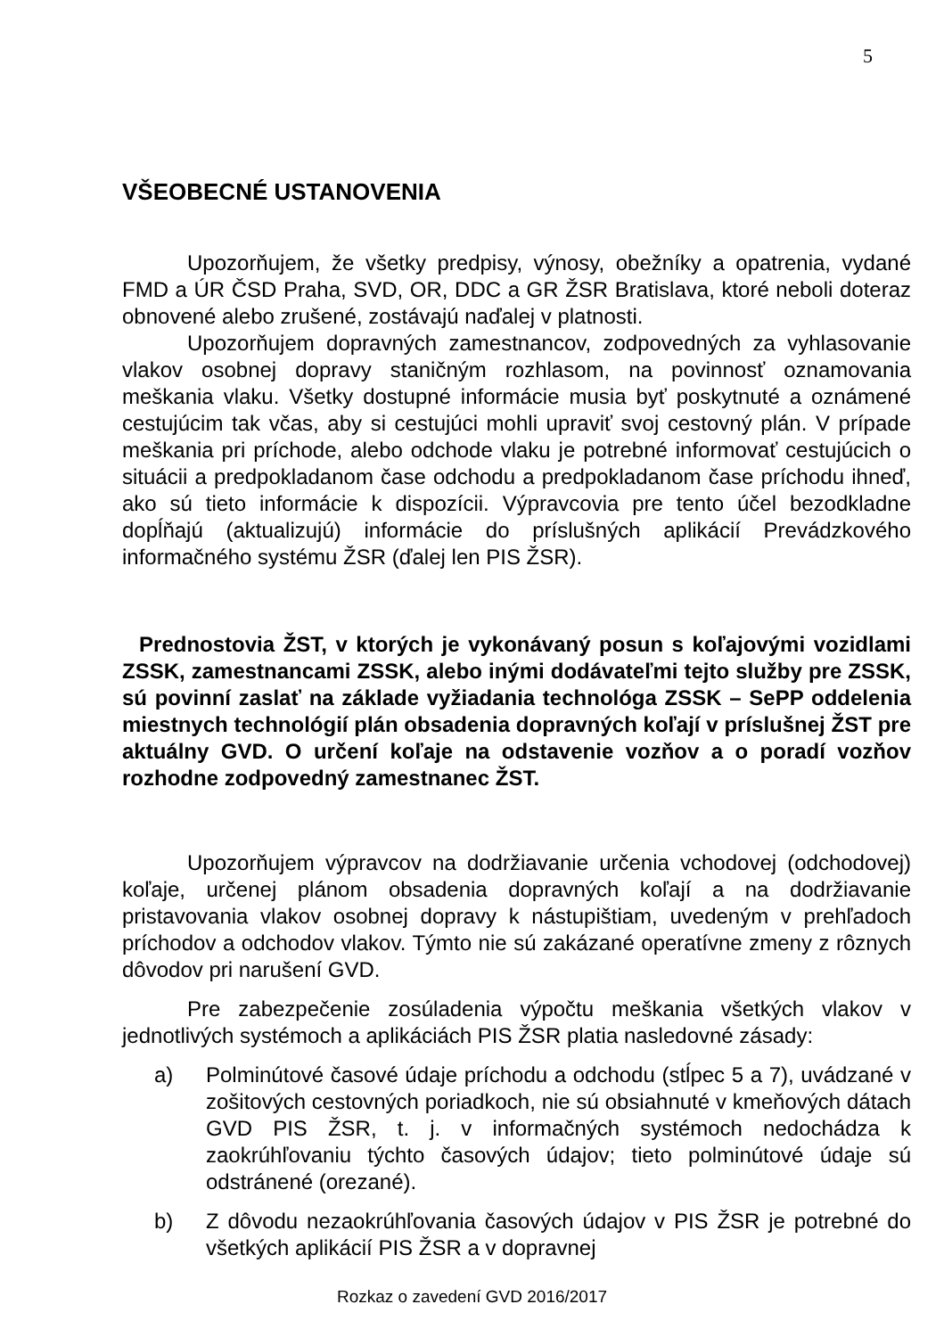5
VŠEOBECNÉ USTANOVENIA
Upozorňujem, že všetky predpisy, výnosy, obežníky a opatrenia, vydané FMD a ÚR ČSD Praha, SVD, OR, DDC a GR ŽSR Bratislava, ktoré neboli doteraz obnovené alebo zrušené, zostávajú naďalej v platnosti.
Upozorňujem dopravných zamestnancov, zodpovedných za vyhlasovanie vlakov osobnej dopravy staničným rozhlasom, na povinnosť oznamovania meškania vlaku. Všetky dostupné informácie musia byť poskytnuté a oznámené cestujúcim tak včas, aby si cestujúci mohli upraviť svoj cestovný plán. V prípade meškania pri príchode, alebo odchode vlaku je potrebné informovať cestujúcich o situácii a predpokladanom čase odchodu a predpokladanom čase príchodu ihneď, ako sú tieto informácie k dispozícii. Výpravcovia pre tento účel bezodkladne dopĺňajú (aktualizujú) informácie do príslušných aplikácií Prevádzkového informačného systému ŽSR (ďalej len PIS ŽSR).
Prednostovia ŽST, v ktorých je vykonávaný posun s koľajovými vozidlami ZSSK, zamestnancami ZSSK, alebo inými dodávateľmi tejto služby pre ZSSK, sú povinní zaslať na základe vyžiadania technológa ZSSK – SePP oddelenia miestnych technológií plán obsadenia dopravných koľají v príslušnej ŽST pre aktuálny GVD. O určení koľaje na odstavenie vozňov a o poradí vozňov rozhodne zodpovedný zamestnanec ŽST.
Upozorňujem výpravcov na dodržiavanie určenia vchodovej (odchodovej) koľaje, určenej plánom obsadenia dopravných koľají a na dodržiavanie pristavovania vlakov osobnej dopravy k nástupištiam, uvedeným v prehľadoch príchodov a odchodov vlakov. Týmto nie sú zakázané operatívne zmeny z rôznych dôvodov pri narušení GVD.
Pre zabezpečenie zosúladenia výpočtu meškania všetkých vlakov v jednotlivých systémoch a aplikáciách PIS ŽSR platia nasledovné zásady:
a) Polminútové časové údaje príchodu a odchodu (stĺpec 5 a 7), uvádzané v zošitových cestovných poriadkoch, nie sú obsiahnuté v kmeňových dátach GVD PIS ŽSR, t. j. v informačných systémoch nedochádza k zaokrúhľovaniu týchto časových údajov; tieto polminútové údaje sú odstránené (orezané).
b) Z dôvodu nezaokrúhľovania časových údajov v PIS ŽSR je potrebné do všetkých aplikácií PIS ŽSR a v dopravnej
Rozkaz o zavedení GVD 2016/2017